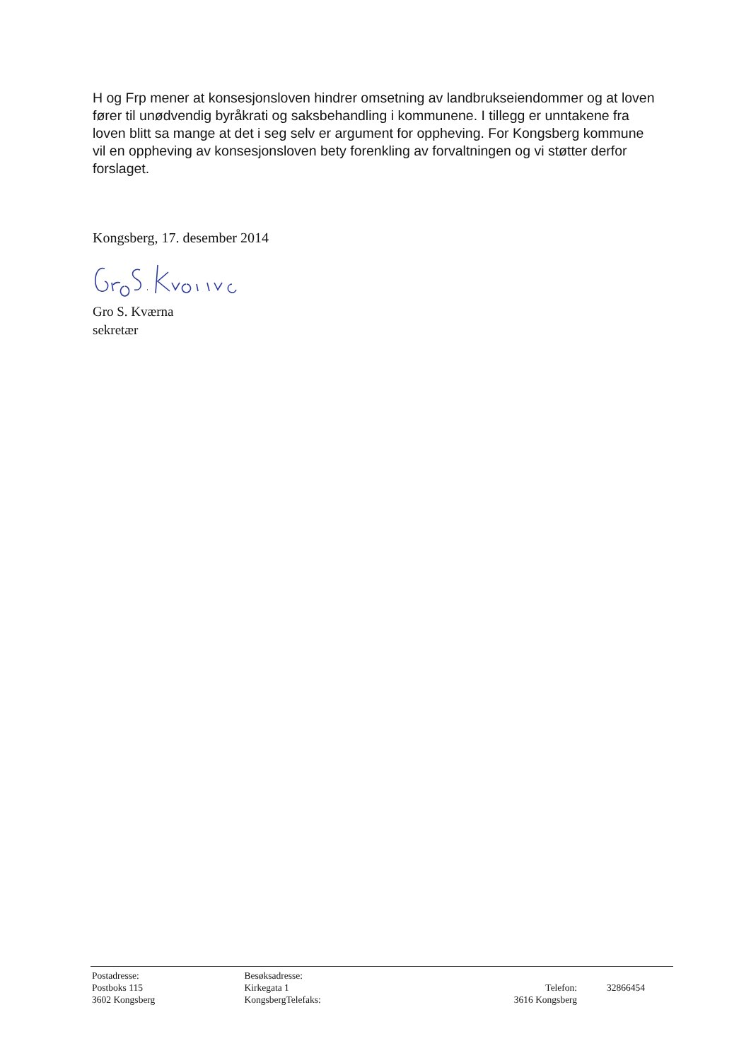H og Frp mener at konsesjonsloven hindrer omsetning av landbrukseiendommer og at loven fører til unødvendig byråkrati og saksbehandling i kommunene. I tillegg er unntakene fra loven blitt sa mange at det i seg selv er argument for oppheving. For Kongsberg kommune vil en oppheving av konsesjonsloven bety forenkling av forvaltningen og vi støtter derfor forslaget.
Kongsberg, 17. desember 2014
Gro S. Kværna
sekretær
| Postadresse: | Besøksadresse: | | |
| Postboks 115 | Kirkegata 1 | Telefon: | 32866454 |
| 3602 Kongsberg | KongsbergTelefaks: | 3616 Kongsberg | |